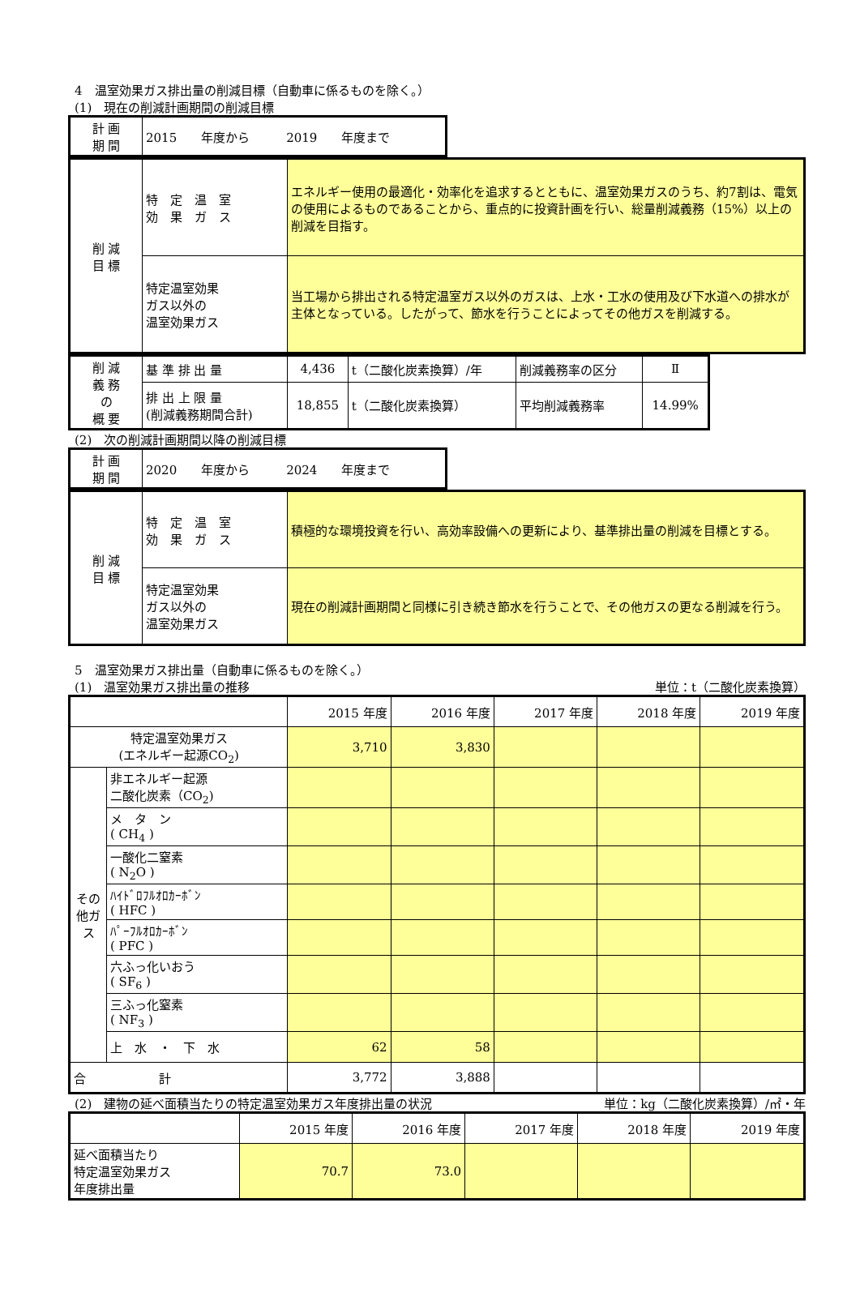4　温室効果ガス排出量の削減目標（自動車に係るものを除く。）
(1)　現在の削減計画期間の削減目標
| 計 画 期 間 | 2015 年度から 2019 年度まで |
| 削 減 目 標 | 特 定 温 室 効 果 ガ ス | エネルギー使用の最適化・効率化を追求するとともに、温室効果ガスのうち、約7割は、電気の使用によるものであることから、重点的に投資計画を行い、総量削減義務（15%）以上の削減を目指す。 |
| | 特定温室効果 ガス以外の 温室効果ガス | 当工場から排出される特定温室ガス以外のガスは、上水・工水の使用及び下水道への排水が主体となっている。したがって、節水を行うことによってその他ガスを削減する。 |
| 削 減 義 務 の 概 要 | 基 準 排 出 量 | 4,436 | t（二酸化炭素換算）/年 | 削減義務率の区分 | Ⅱ |
| | 排 出 上 限 量 (削減義務期間合計) | 18,855 | t（二酸化炭素換算） | 平均削減義務率 | 14.99% |
(2)　次の削減計画期間以降の削減目標
| 計 画 期 間 | 2020 年度から 2024 年度まで |
| 削 減 目 標 | 特 定 温 室 効 果 ガ ス | 積極的な環境投資を行い、高効率設備への更新により、基準排出量の削減を目標とする。 |
| | 特定温室効果 ガス以外の 温室効果ガス | 現在の削減計画期間と同様に引き続き節水を行うことで、その他ガスの更なる削減を行う。 |
5　温室効果ガス排出量（自動車に係るものを除く。）
(1)　温室効果ガス排出量の推移 単位：t（二酸化炭素換算）
| | | 2015 年度 | 2016 年度 | 2017 年度 | 2018 年度 | 2019 年度 |
| 特定温室効果ガス (エネルギー起源CO<sub>2</sub>) | | 3,710 | 3,830 | | | |
| その他ガス | 非エネルギー起源 二酸化炭素（CO<sub>2</sub>) | | | | | |
| | メ タ ン ( CH<sub>4</sub> ) | | | | | |
| | 一酸化二窒素 ( N<sub>2</sub>O ) | | | | | |
| | ﾊｲﾄﾞﾛﾌﾙｵﾛｶｰﾎﾞﾝ ( HFC ) | | | | | |
| | ﾊﾟｰﾌﾙｵﾛｶｰﾎﾞﾝ ( PFC ) | | | | | |
| | 六ふっ化いおう ( SF<sub>6</sub> ) | | | | | |
| | 三ふっ化窒素 ( NF<sub>3</sub> ) | | | | | |
| | 上 水 ・ 下 水 | 62 | 58 | | | |
| 合 計 | | 3,772 | 3,888 | | | |
(2)　建物の延べ面積当たりの特定温室効果ガス年度排出量の状況
単位：kg（二酸化炭素換算）/㎡・年
| | 2015 年度 | 2016 年度 | 2017 年度 | 2018 年度 | 2019 年度 |
| 延べ面積当たり 特定温室効果ガス 年度排出量 | 70.7 | 73.0 | | | |